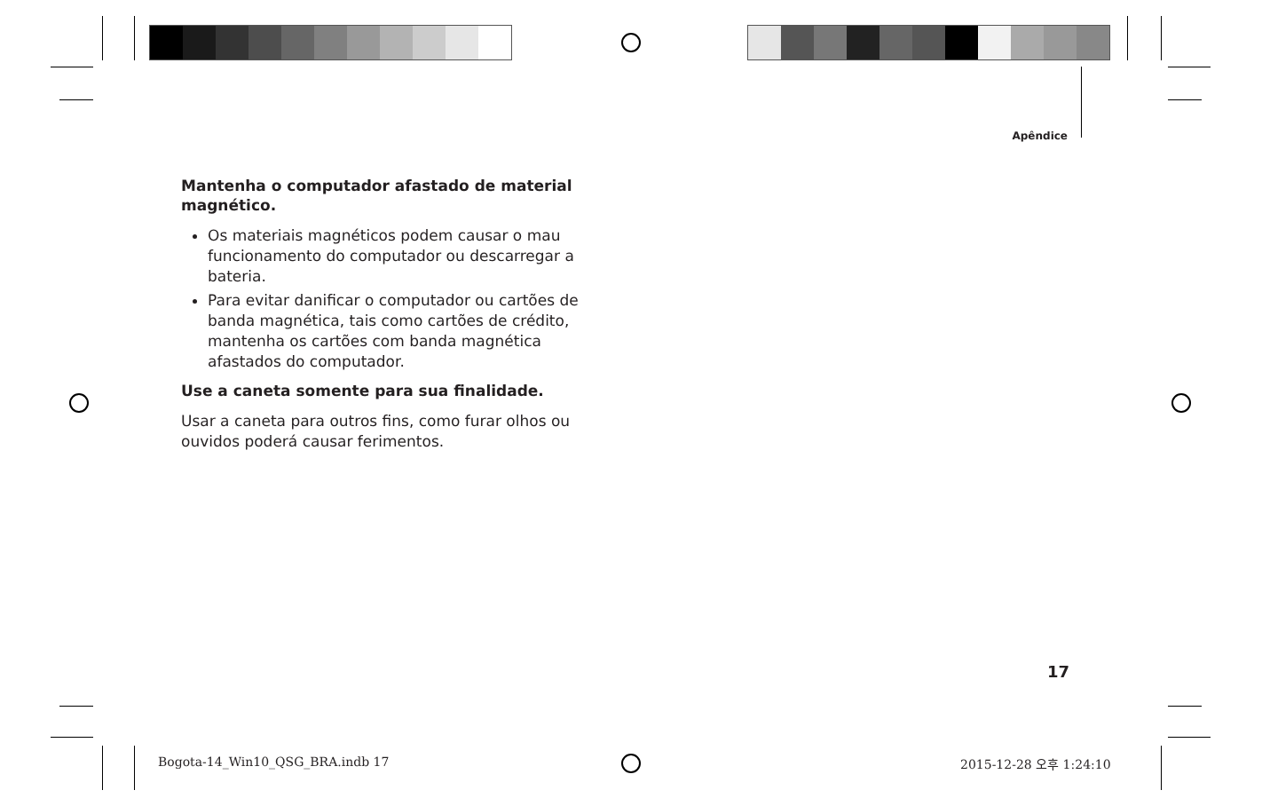Apêndice
Mantenha o computador afastado de material magnético.
Os materiais magnéticos podem causar o mau funcionamento do computador ou descarregar a bateria.
Para evitar danificar o computador ou cartões de banda magnética, tais como cartões de crédito, mantenha os cartões com banda magnética afastados do computador.
Use a caneta somente para sua finalidade.
Usar a caneta para outros fins, como furar olhos ou ouvidos poderá causar ferimentos.
17
Bogota-14_Win10_QSG_BRA.indb 17
2015-12-28 오후 1:24:10